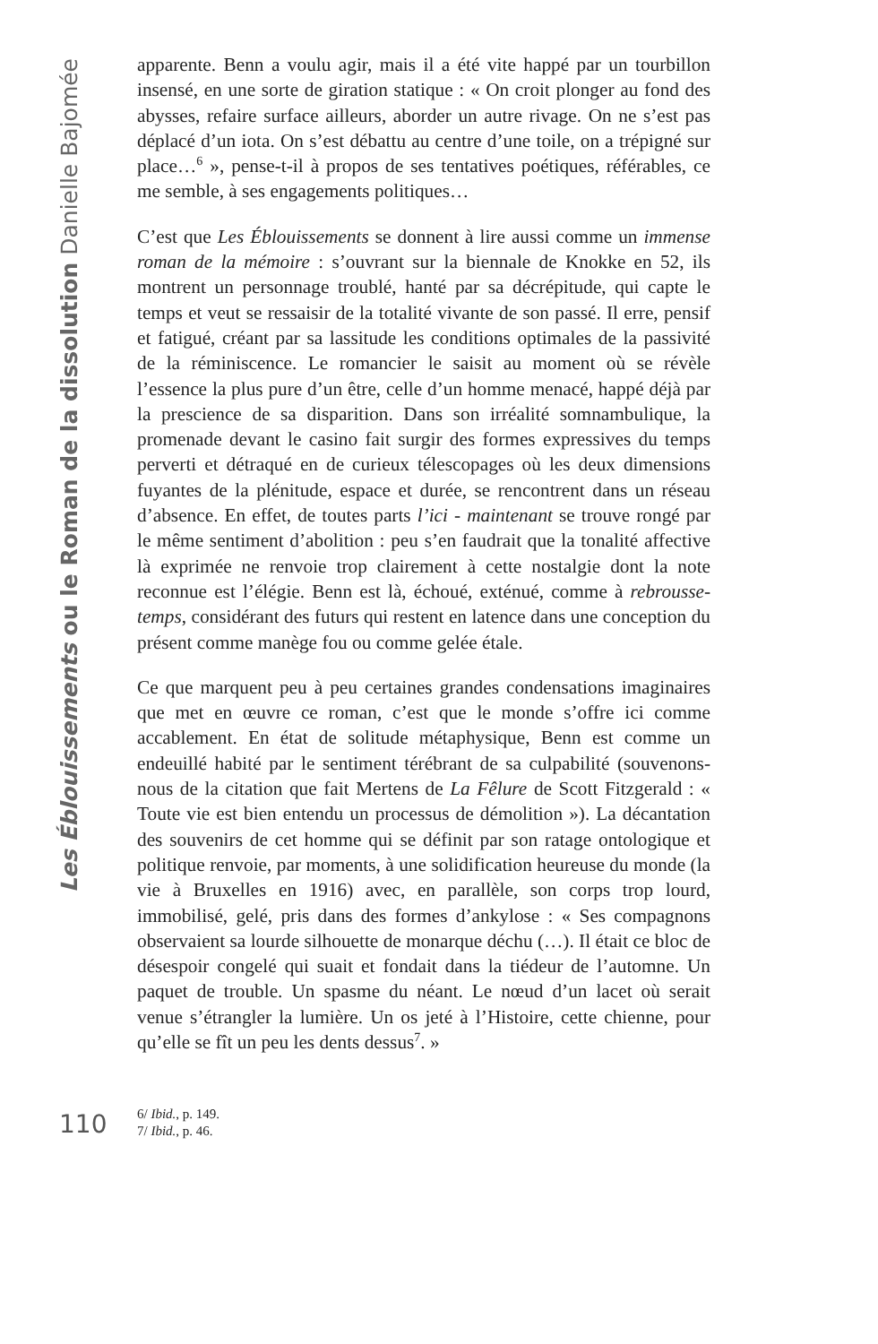Les Éblouissements ou le Roman de la dissolution Danielle Bajomée
apparente. Benn a voulu agir, mais il a été vite happé par un tourbillon insensé, en une sorte de giration statique : « On croit plonger au fond des abysses, refaire surface ailleurs, aborder un autre rivage. On ne s’est pas déplacé d’un iota. On s’est débattu au centre d’une toile, on a trépigné sur place…<sup>6</sup> », pense-t-il à propos de ses tentatives poétiques, référables, ce me semble, à ses engagements politiques…
C’est que Les Éblouissements se donnent à lire aussi comme un immense roman de la mémoire : s’ouvrant sur la biennale de Knokke en 52, ils montrent un personnage troublé, hanté par sa décrépitude, qui capte le temps et veut se ressaisir de la totalité vivante de son passé. Il erre, pensif et fatigué, créant par sa lassitude les conditions optimales de la passivité de la réminiscence. Le romancier le saisit au moment où se révèle l’essence la plus pure d’un être, celle d’un homme menacé, happé déjà par la prescience de sa disparition. Dans son irréalité somnambulique, la promenade devant le casino fait surgir des formes expressives du temps perverti et détraqué en de curieux télescopages où les deux dimensions fuyantes de la plénitude, espace et durée, se rencontrent dans un réseau d’absence. En effet, de toutes parts l’ici - maintenant se trouve rongé par le même sentiment d’abolition : peu s’en faudrait que la tonalité affective là exprimée ne renvoie trop clairement à cette nostalgie dont la note reconnue est l’élégie. Benn est là, échoué, exténué, comme à rebrousse-temps, considérant des futurs qui restent en latence dans une conception du présent comme manège fou ou comme gelée étale.
Ce que marquent peu à peu certaines grandes condensations imaginaires que met en œuvre ce roman, c’est que le monde s’offre ici comme accablement. En état de solitude métaphysique, Benn est comme un endeuillé habité par le sentiment térébrant de sa culpabilité (souvenons-nous de la citation que fait Mertens de La Fêlure de Scott Fitzgerald : « Toute vie est bien entendu un processus de démolition »). La décantation des souvenirs de cet homme qui se définit par son ratage ontologique et politique renvoie, par moments, à une solidification heureuse du monde (la vie à Bruxelles en 1916) avec, en parallèle, son corps trop lourd, immobilisé, gelé, pris dans des formes d’ankylose : « Ses compagnons observaient sa lourde silhouette de monarque déchu (…). Il était ce bloc de désespoir congelé qui suait et fondait dans la tiédeur de l’automne. Un paquet de trouble. Un spasme du néant. Le nœud d’un lacet où serait venue s’étrangler la lumière. Un os jeté à l’Histoire, cette chienne, pour qu’elle se fît un peu les dents dessus<sup>7</sup>. »
110
6/ Ibid., p. 149.
7/ Ibid., p. 46.